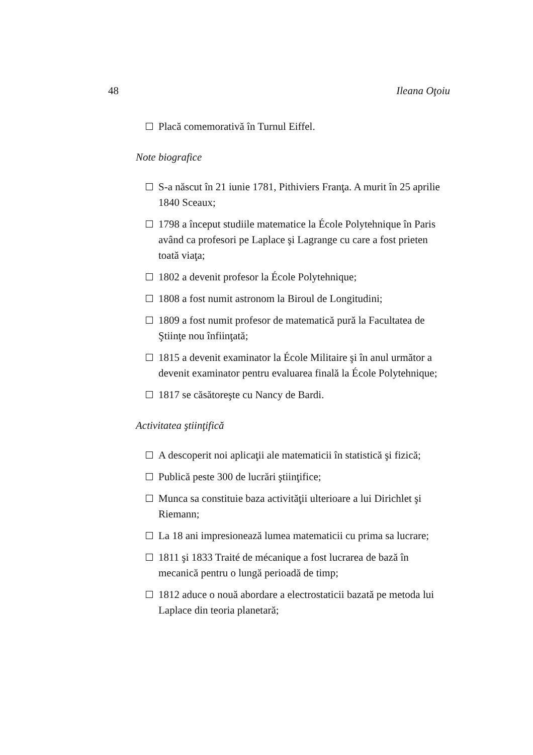48 Ileana Oţoiu
Placă comemorativă în Turnul Eiffel.
Note biografice
S-a născut în 21 iunie 1781, Pithiviers Franţa. A murit în 25 aprilie 1840 Sceaux;
1798 a început studiile matematice la École Polytehnique în Paris având ca profesori pe Laplace şi Lagrange cu care a fost prieten toată viaţa;
1802 a devenit profesor la École Polytehnique;
1808 a fost numit astronom la Biroul de Longitudini;
1809 a fost numit profesor de matematică pură la Facultatea de Ştiinţe nou înfiinţată;
1815 a devenit examinator la École Militaire şi în anul următor a devenit examinator pentru evaluarea finală la École Polytehnique;
1817 se căsătoreşte cu Nancy de Bardi.
Activitatea ştiinţifică
A descoperit noi aplicaţii ale matematicii în statistică şi fizică;
Publică peste 300 de lucrări ştiinţifice;
Munca sa constituie baza activităţii ulterioare a lui Dirichlet şi Riemann;
La 18 ani impresionează lumea matematicii cu prima sa lucrare;
1811 şi 1833 Traité de mécanique a fost lucrarea de bază în mecanică pentru o lungă perioadă de timp;
1812 aduce o nouă abordare a electrostaticii bazată pe metoda lui Laplace din teoria planetară;